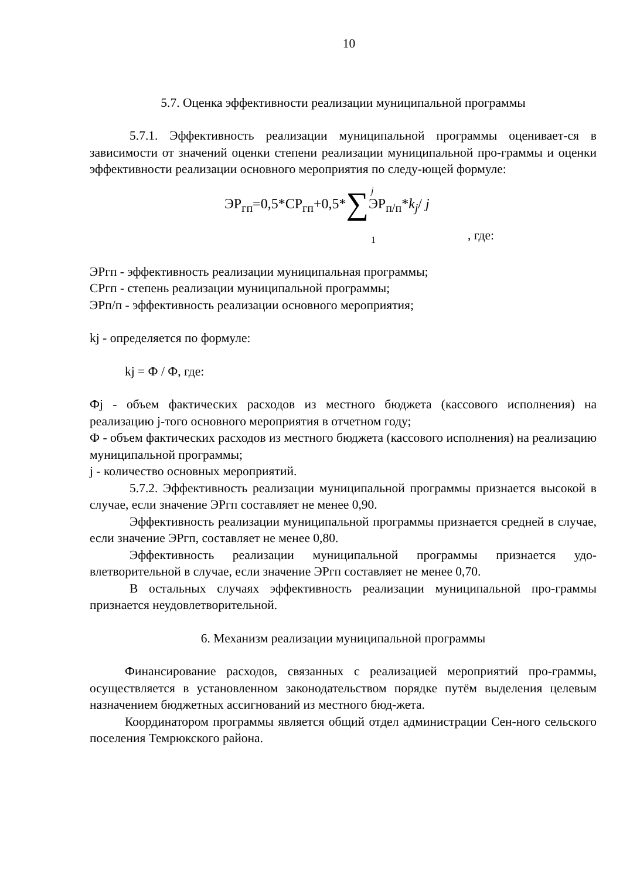10
5.7. Оценка эффективности реализации муниципальной программы
5.7.1. Эффективность реализации муниципальной программы оценивает-ся в зависимости от значений оценки степени реализации муниципальной про-граммы и оценки эффективности реализации основного мероприятия по следу-ющей формуле:
j
ЭР<sub>гп</sub>=0,5*СР<sub>гп</sub>+0,5*∑ЭР<sub>п/п</sub>*k<sub>j</sub>/ j
1 , где:
ЭРгп - эффективность реализации муниципальная программы;
СРгп - степень реализации муниципальной программы;
ЭРп/п - эффективность реализации основного мероприятия;
kj - определяется по формуле:
kj = Ф / Ф, где:
Фj - объем фактических расходов из местного бюджета (кассового исполнения) на реализацию j-того основного мероприятия в отчетном году;
Ф - объем фактических расходов из местного бюджета (кассового исполнения) на реализацию муниципальной программы;
j - количество основных мероприятий.
5.7.2. Эффективность реализации муниципальной программы признается высокой в случае, если значение ЭРгп составляет не менее 0,90.
Эффективность реализации муниципальной программы признается средней в случае, если значение ЭРгп, составляет не менее 0,80.
Эффективность реализации муниципальной программы признается удо-влетворительной в случае, если значение ЭРгп составляет не менее 0,70.
В остальных случаях эффективность реализации муниципальной про-граммы признается неудовлетворительной.
6. Механизм реализации муниципальной программы
Финансирование расходов, связанных с реализацией мероприятий про-граммы, осуществляется в установленном законодательством порядке путём выделения целевым назначением бюджетных ассигнований из местного бюд-жета.
Координатором программы является общий отдел администрации Сен-ного сельского поселения Темрюкского района.